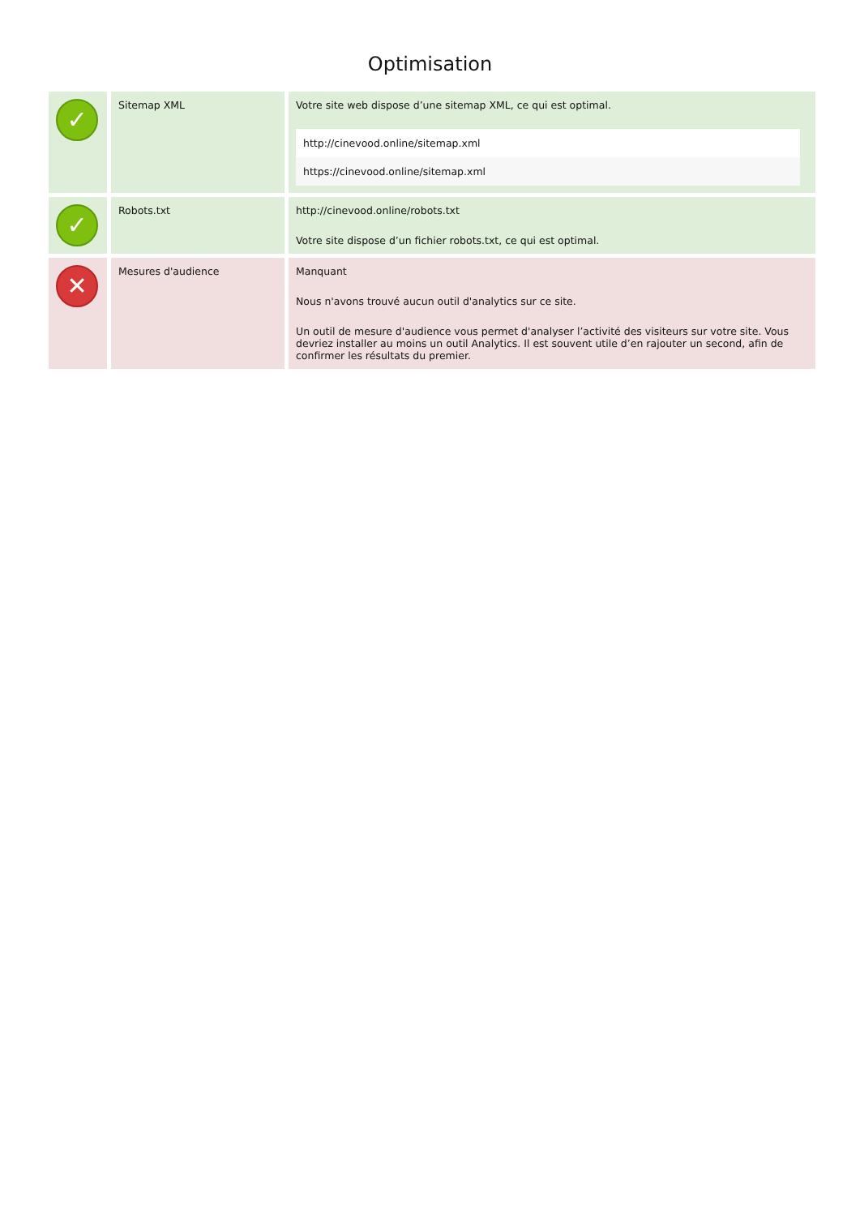Optimisation
| ✓ | Sitemap XML | Votre site web dispose d’une sitemap XML, ce qui est optimal. http://cinevood.online/sitemap.xml https://cinevood.online/sitemap.xml |
| ✓ | Robots.txt | http://cinevood.online/robots.txt Votre site dispose d’un fichier robots.txt, ce qui est optimal. |
| ✕ | Mesures d'audience | Manquant Nous n'avons trouvé aucun outil d'analytics sur ce site. Un outil de mesure d'audience vous permet d'analyser l’activité des visiteurs sur votre site. Vous devriez installer au moins un outil Analytics. Il est souvent utile d’en rajouter un second, afin de confirmer les résultats du premier. |